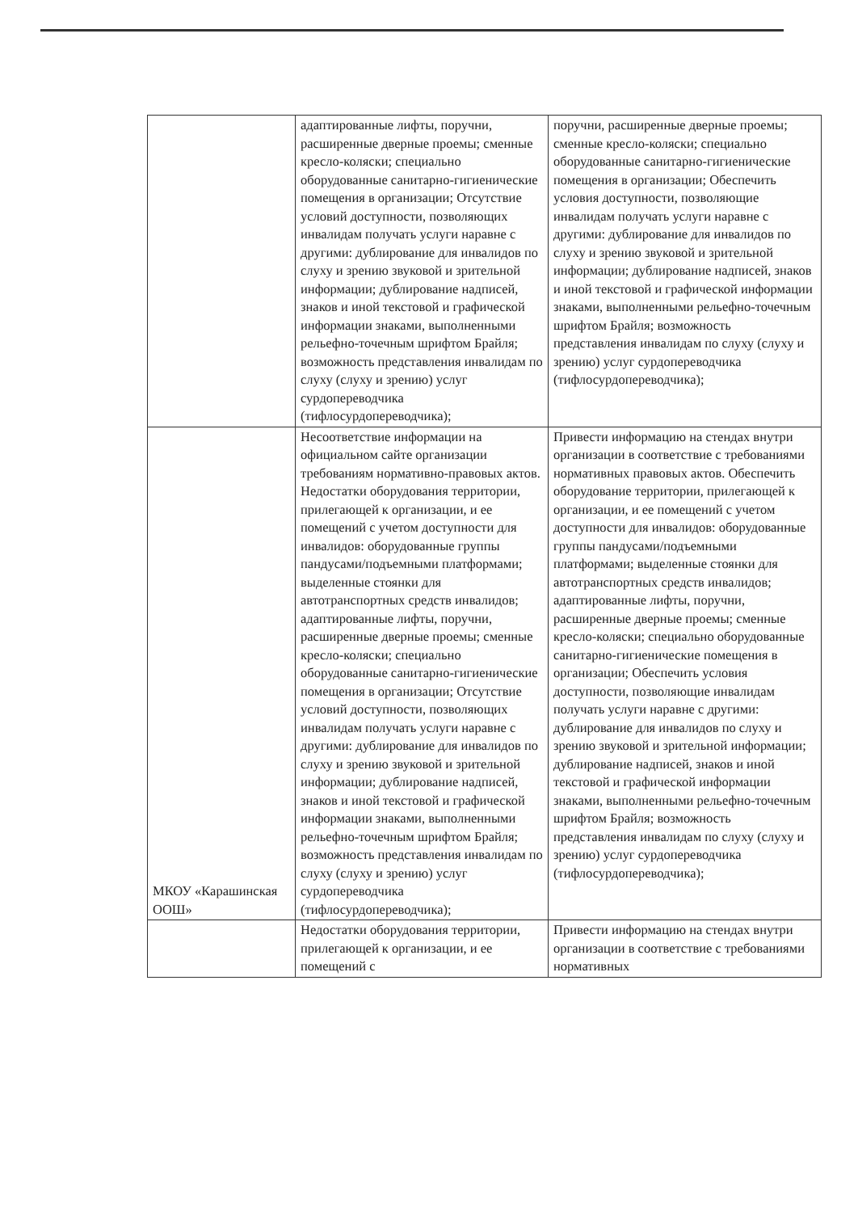| | адаптированные лифты, поручни, расширенные дверные проемы; сменные кресло-коляски; специально оборудованные санитарно-гигиенические помещения в организации; Отсутствие условий доступности, позволяющих инвалидам получать услуги наравне с другими: дублирование для инвалидов по слуху и зрению звуковой и зрительной информации; дублирование надписей, знаков и иной текстовой и графической информации знаками, выполненными рельефно-точечным шрифтом Брайля; возможность представления инвалидам по слуху (слуху и зрению) услуг сурдопереводчика (тифлосурдопереводчика); | поручни, расширенные дверные проемы; сменные кресло-коляски; специально оборудованные санитарно-гигиенические помещения в организации; Обеспечить условия доступности, позволяющие инвалидам получать услуги наравне с другими: дублирование для инвалидов по слуху и зрению звуковой и зрительной информации; дублирование надписей, знаков и иной текстовой и графической информации знаками, выполненными рельефно-точечным шрифтом Брайля; возможность представления инвалидам по слуху (слуху и зрению) услуг сурдопереводчика (тифлосурдопереводчика); |
| МКОУ «Карашинская ООШ» | Несоответствие информации на официальном сайте организации требованиям нормативно-правовых актов. Недостатки оборудования территории, прилегающей к организации, и ее помещений с учетом доступности для инвалидов: оборудованные группы пандусами/подъемными платформами; выделенные стоянки для автотранспортных средств инвалидов; адаптированные лифты, поручни, расширенные дверные проемы; сменные кресло-коляски; специально оборудованные санитарно-гигиенические помещения в организации; Отсутствие условий доступности, позволяющих инвалидам получать услуги наравне с другими: дублирование для инвалидов по слуху и зрению звуковой и зрительной информации; дублирование надписей, знаков и иной текстовой и графической информации знаками, выполненными рельефно-точечным шрифтом Брайля; возможность представления инвалидам по слуху (слуху и зрению) услуг сурдопереводчика (тифлосурдопереводчика); | Привести информацию на стендах внутри организации в соответствие с требованиями нормативных правовых актов. Обеспечить оборудование территории, прилегающей к организации, и ее помещений с учетом доступности для инвалидов: оборудованные группы пандусами/подъемными платформами; выделенные стоянки для автотранспортных средств инвалидов; адаптированные лифты, поручни, расширенные дверные проемы; сменные кресло-коляски; специально оборудованные санитарно-гигиенические помещения в организации; Обеспечить условия доступности, позволяющие инвалидам получать услуги наравне с другими: дублирование для инвалидов по слуху и зрению звуковой и зрительной информации; дублирование надписей, знаков и иной текстовой и графической информации знаками, выполненными рельефно-точечным шрифтом Брайля; возможность представления инвалидам по слуху (слуху и зрению) услуг сурдопереводчика (тифлосурдопереводчика); |
| | Недостатки оборудования территории, прилегающей к организации, и ее помещений с | Привести информацию на стендах внутри организации в соответствие с требованиями нормативных |